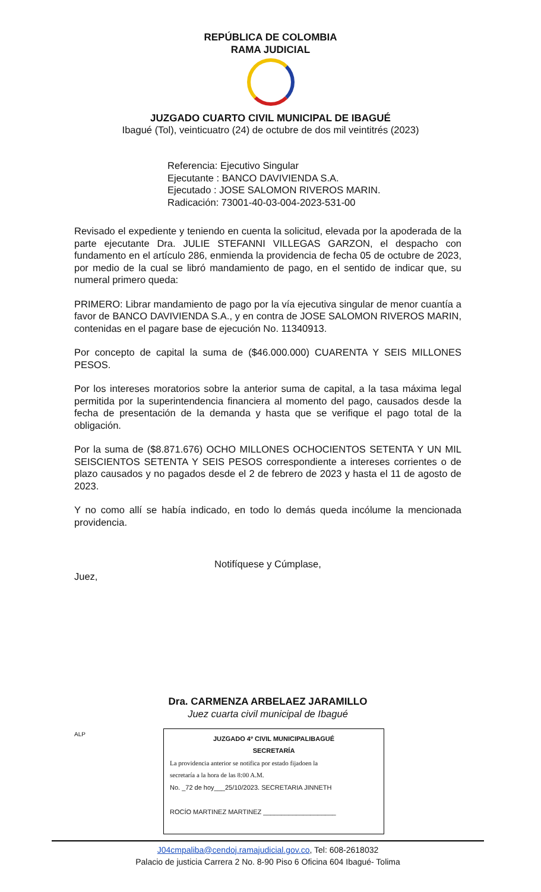REPÚBLICA DE COLOMBIA
RAMA JUDICIAL
JUZGADO CUARTO CIVIL MUNICIPAL DE IBAGUÉ
Ibagué (Tol), veinticuatro (24) de octubre de dos mil veintitrés (2023)
Referencia: Ejecutivo Singular
Ejecutante : BANCO DAVIVIENDA S.A.
Ejecutado : JOSE SALOMON RIVEROS MARIN.
Radicación: 73001-40-03-004-2023-531-00
Revisado el expediente y teniendo en cuenta la solicitud, elevada por la apoderada de la parte ejecutante Dra. JULIE STEFANNI VILLEGAS GARZON, el despacho con fundamento en el artículo 286, enmienda la providencia de fecha 05 de octubre de 2023, por medio de la cual se libró mandamiento de pago, en el sentido de indicar que, su numeral primero queda:
PRIMERO: Librar mandamiento de pago por la vía ejecutiva singular de menor cuantía a favor de BANCO DAVIVIENDA S.A., y en contra de JOSE SALOMON RIVEROS MARIN, contenidas en el pagare base de ejecución No. 11340913.
Por concepto de capital la suma de ($46.000.000) CUARENTA Y SEIS MILLONES PESOS.
Por los intereses moratorios sobre la anterior suma de capital, a la tasa máxima legal permitida por la superintendencia financiera al momento del pago, causados desde la fecha de presentación de la demanda y hasta que se verifique el pago total de la obligación.
Por la suma de ($8.871.676) OCHO MILLONES OCHOCIENTOS SETENTA Y UN MIL SEISCIENTOS SETENTA Y SEIS PESOS correspondiente a intereses corrientes o de plazo causados y no pagados desde el 2 de febrero de 2023 y hasta el 11 de agosto de 2023.
Y no como allí se había indicado, en todo lo demás queda incólume la mencionada providencia.
Notifíquese y Cúmplase,
Juez,
Dra. CARMENZA ARBELAEZ JARAMILLO
Juez cuarta civil municipal de Ibagué
ALP
JUZGADO 4º CIVIL MUNICIPALIBAGUÉ
SECRETARÍA
La providencia anterior se notifica por estado fijadoen la
secretaría a la hora de las 8:00 A.M.
No. _72 de hoy___25/10/2023. SECRETARIA JINNETH
ROCÍO MARTINEZ MARTINEZ ____________________
J04cmpaliba@cendoj.ramajudicial.gov.co, Tel: 608-2618032
Palacio de justicia Carrera 2 No. 8-90 Piso 6 Oficina 604 Ibagué- Tolima